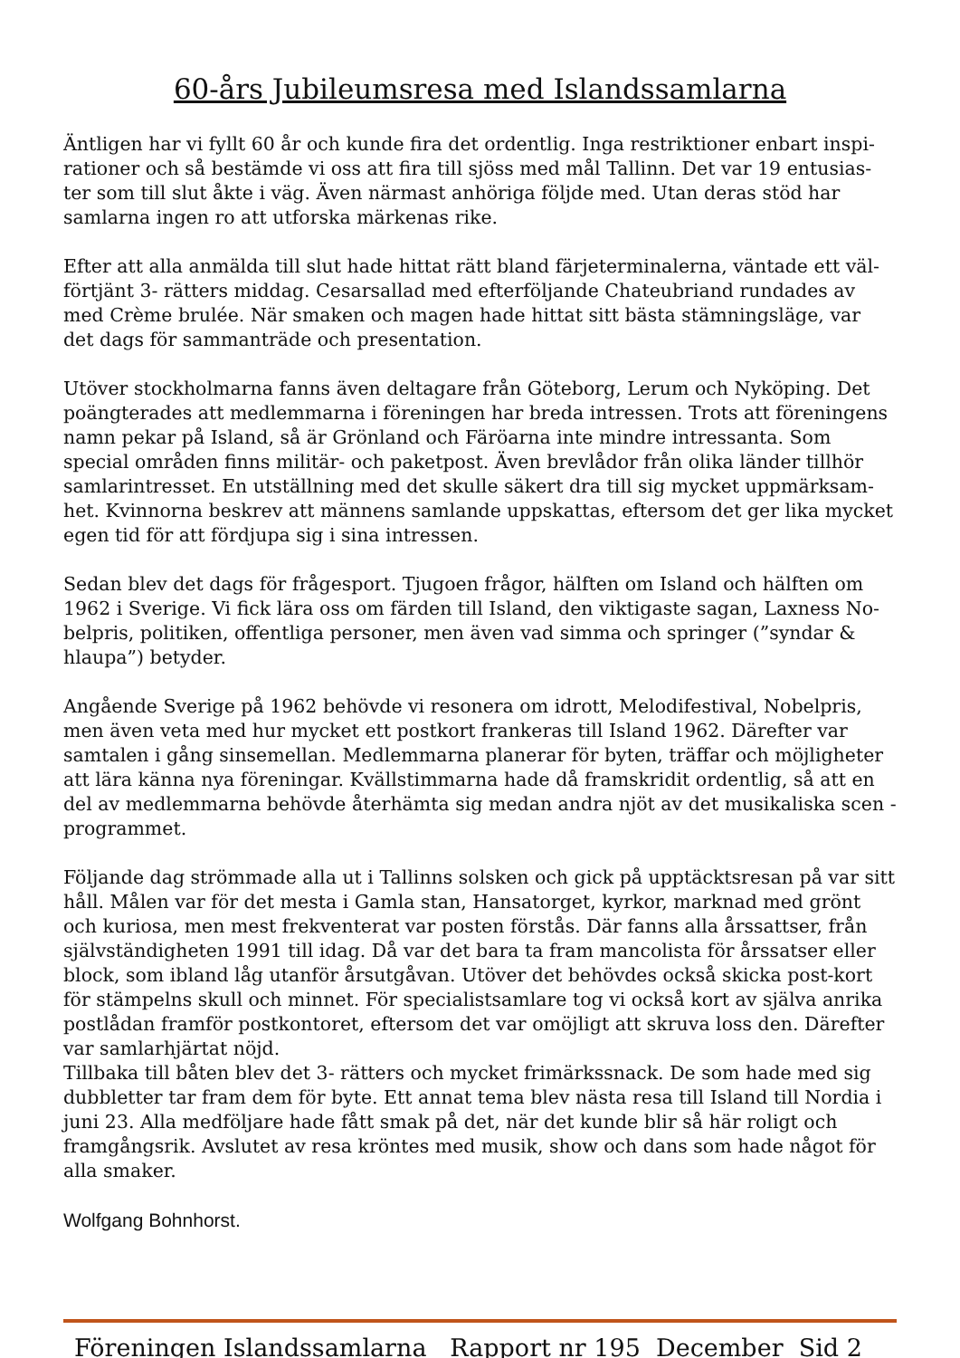60-års Jubileumsresa med Islandssamlarna
Äntligen har vi fyllt 60 år och kunde fira det ordentlig. Inga restriktioner enbart inspi-rationer och så bestämde vi oss att fira till sjöss med mål Tallinn. Det var 19 entusias-ter som till slut åkte i väg. Även närmast anhöriga följde med. Utan deras stöd har samlarna ingen ro att utforska märkenas rike.
Efter att alla anmälda till slut hade hittat rätt bland färjeterminalerna, väntade ett väl-förtjänt 3- rätters middag. Cesarsallad med efterföljande Chateubriand rundades av med Crème brulée. När smaken och magen hade hittat sitt bästa stämningsläge, var det dags för sammanträde och presentation.
Utöver stockholmarna fanns även deltagare från Göteborg, Lerum och Nyköping. Det poängterades att medlemmarna i föreningen har breda intressen. Trots att föreningens namn pekar på Island, så är Grönland och Färöarna inte mindre intressanta. Som special områden finns militär- och paketpost. Även brevlådor från olika länder tillhör samlarintresset. En utställning med det skulle säkert dra till sig mycket uppmärksam-het. Kvinnorna beskrev att männens samlande uppskattas, eftersom det ger lika mycket egen tid för att fördjupa sig i sina intressen.
Sedan blev det dags för frågesport. Tjugoen frågor, hälften om Island och hälften om 1962 i Sverige. Vi fick lära oss om färden till Island, den viktigaste sagan, Laxness No-belpris, politiken, offentliga personer, men även vad simma och springer (”syndar & hlaupa”) betyder.
Angående Sverige på 1962 behövde vi resonera om idrott, Melodifestival, Nobelpris, men även veta med hur mycket ett postkort frankeras till Island 1962. Därefter var samtalen i gång sinsemellan. Medlemmarna planerar för byten, träffar och möjligheter att lära känna nya föreningar. Kvällstimmarna hade då framskridit ordentlig, så att en del av medlemmarna behövde återhämta sig medan andra njöt av det musikaliska scen -programmet.
Följande dag strömmade alla ut i Tallinns solsken och gick på upptäcktsresan på var sitt håll. Målen var för det mesta i Gamla stan, Hansatorget, kyrkor, marknad med grönt och kuriosa, men mest frekventerat var posten förstås. Där fanns alla årssattser, från självständigheten 1991 till idag. Då var det bara ta fram mancolista för årssatser eller block, som ibland låg utanför årsutgåvan. Utöver det behövdes också skicka post-kort för stämpelns skull och minnet. För specialistsamlare tog vi också kort av själva anrika postlådan framför postkontoret, eftersom det var omöjligt att skruva loss den. Därefter var samlarhjärtat nöjd.
Tillbaka till båten blev det 3- rätters och mycket frimärkssnack. De som hade med sig dubbletter tar fram dem för byte. Ett annat tema blev nästa resa till Island till Nordia i juni 23. Alla medföljare hade fått smak på det, när det kunde blir så här roligt och framgångsrik. Avslutet av resa kröntes med musik, show och dans som hade något för alla smaker.
Wolfgang Bohnhorst.
Föreningen Islandssamlarna Rapport nr 195 December Sid 2